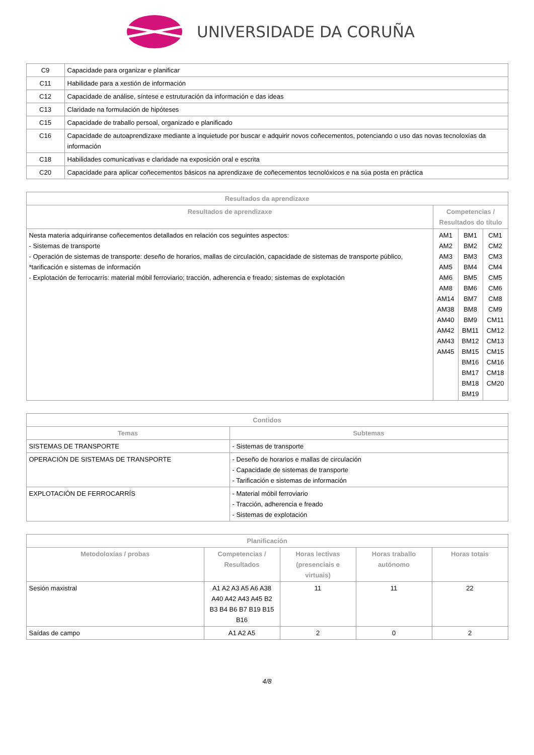UNIVERSIDADE DA CORUÑA
| C9 | Capacidade para organizar e planificar |
| C11 | Habilidade para a xestión de información |
| C12 | Capacidade de análise, síntese e estruturación da información e das ideas |
| C13 | Claridade na formulación de hipóteses |
| C15 | Capacidade de traballo persoal, organizado e planificado |
| C16 | Capacidade de autoaprendizaxe mediante a inquietude por buscar e adquirir novos coñecementos, potenciando o uso das novas tecnoloxías da información |
| C18 | Habilidades comunicativas e claridade na exposición oral e escrita |
| C20 | Capacidade para aplicar coñecementos básicos na aprendizaxe de coñecementos tecnolóxicos e na súa posta en práctica |
| Resultados da aprendizaxe | | | |
| --- | --- | --- | --- |
| Resultados de aprendizaxe | Competencias / Resultados do título | | |
| Nesta materia adquiriranse coñecementos detallados en relación cos seguintes aspectos: - Sistemas de transporte - Operación de sistemas de transporte: deseño de horarios, mallas de circulación, capacidade de sistemas de transporte público, *tarificación e sistemas de información - Explotación de ferrocarrís: material móbil ferroviario; tracción, adherencia e freado; sistemas de explotación | AM1 AM2 AM3 AM5 AM6 AM8 AM14 AM38 AM40 AM42 AM43 AM45 | BM1 BM2 BM3 BM4 BM5 BM6 BM7 BM8 BM9 BM11 BM12 BM15 BM16 BM17 BM18 BM19 | CM1 CM2 CM3 CM4 CM5 CM6 CM8 CM9 CM11 CM12 CM13 CM15 CM16 CM18 CM20 |
| Contidos | |
| --- | --- |
| Temas | Subtemas |
| SISTEMAS DE TRANSPORTE | - Sistemas de transporte |
| OPERACIÓN DE SISTEMAS DE TRANSPORTE | - Deseño de horarios e mallas de circulación - Capacidade de sistemas de transporte - Tarificación e sistemas de información |
| EXPLOTACIÓN DE FERROCARRÍS | - Material móbil ferroviario - Tracción, adherencia e freado - Sistemas de explotación |
| Planificación | | | | |
| --- | --- | --- | --- | --- |
| Metodoloxías / probas | Competencias / Resultados | Horas lectivas (presenciais e virtuais) | Horas traballo autónomo | Horas totais |
| Sesión maxistral | A1 A2 A3 A5 A6 A38 A40 A42 A43 A45 B2 B3 B4 B6 B7 B19 B15 B16 | 11 | 11 | 22 |
| Saídas de campo | A1 A2 A5 | 2 | 0 | 2 |
4/8